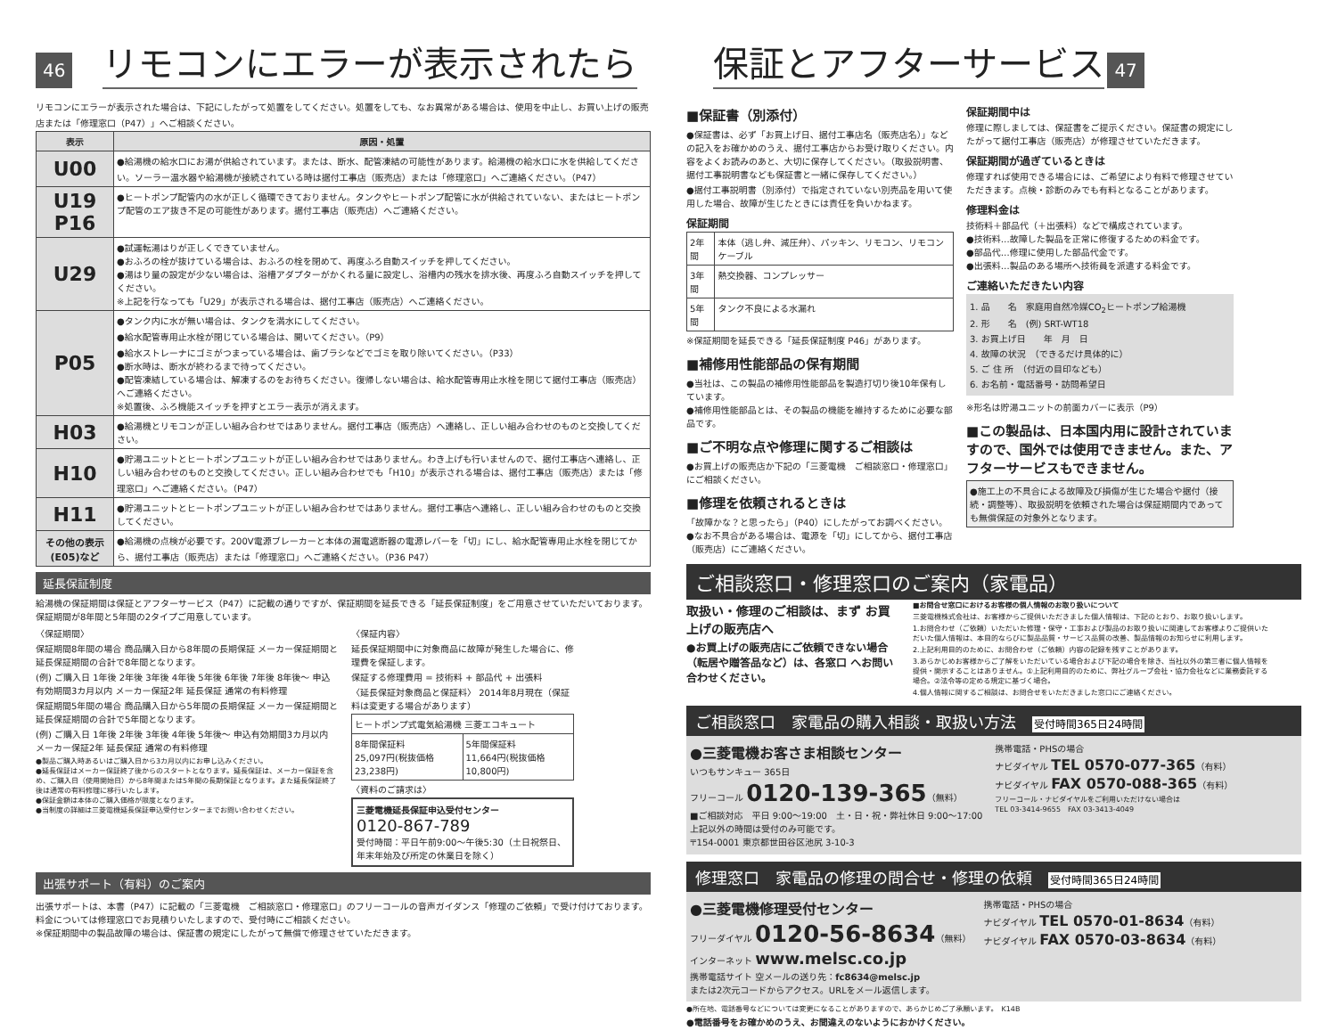46
リモコンにエラーが表示されたら
リモコンにエラーが表示された場合は、下記にしたがって処置をしてください。処置をしても、なお異常がある場合は、使用を中止し、お買い上げの販売店または「修理窓口（P47）」へご相談ください。
| 表示 | 原因・処置 |
| --- | --- |
| U00 | ●給湯機の給水口にお湯が供給されています。または、断水、配管凍結の可能性があります。給湯機の給水口に水を供給してください。ソーラー温水器や給湯機が接続されている時は据付工事店（販売店）または「修理窓口」へご連絡ください。（P47） |
| U19 P16 | ●ヒートポンプ配管内の水が正しく循環できておりません。タンクやヒートポンプ配管に水が供給されていない、またはヒートポンプ配管のエア抜き不足の可能性があります。据付工事店（販売店）へご連絡ください。 |
| U29 | ●試運転湯はりが正しくできていません。 ●おふろの栓が抜けている場合は、おふろの栓を閉めて、再度ふろ自動スイッチを押してください。 ●湯はり量の設定が少ない場合は、浴槽アダプターがかくれる量に設定し、浴槽内の残水を排水後、再度ふろ自動スイッチを押してください。 ※上記を行なっても「U29」が表示される場合は、据付工事店（販売店）へご連絡ください。 |
| P05 | ●タンク内に水が無い場合は、タンクを満水にしてください。 ●給水配管専用止水栓が閉じている場合は、開いてください。（P9） ●給水ストレーナにゴミがつまっている場合は、歯ブラシなどでゴミを取り除いてください。（P33） ●断水時は、断水が終わるまで待ってください。 ●配管凍結している場合は、解凍するのをお待ちください。復帰しない場合は、給水配管専用止水栓を閉じて据付工事店（販売店）へご連絡ください。 ※処置後、ふろ機能スイッチを押すとエラー表示が消えます。 |
| H03 | ●給湯機とリモコンが正しい組み合わせではありません。据付工事店（販売店）へ連絡し、正しい組み合わせのものと交換してください。 |
| H10 | ●貯湯ユニットとヒートポンプユニットが正しい組み合わせではありません。わき上げも行いませんので、据付工事店へ連絡し、正しい組み合わせのものと交換してください。正しい組み合わせでも「H10」が表示される場合は、据付工事店（販売店）または「修理窓口」へご連絡ください。（P47） |
| H11 | ●貯湯ユニットとヒートポンプユニットが正しい組み合わせではありません。据付工事店へ連絡し、正しい組み合わせのものと交換してください。 |
| その他の表示 (E05)など | ●給湯機の点検が必要です。200V電源ブレーカーと本体の漏電遮断器の電源レバーを「切」にし、給水配管専用止水栓を閉じてから、据付工事店（販売店）または「修理窓口」へご連絡ください。（P36 P47） |
延長保証制度
給湯機の保証期間は保証とアフターサービス（P47）に記載の通りですが、保証期間を延長できる「延長保証制度」をご用意させていただいております。保証期間が8年間と5年間の2タイプご用意しています。
〈保証期間〉
保証期間8年間の場合 商品購入日から8年間の長期保証 メーカー保証期間と延長保証期間の合計で8年間となります。
(例) ご購入日 1年後 2年後 3年後 4年後 5年後 6年後 7年後 8年後〜 申込有効期間3カ月以内 メーカー保証2年 延長保証 通常の有料修理
保証期間5年間の場合 商品購入日から5年間の長期保証 メーカー保証期間と延長保証期間の合計で5年間となります。
(例) ご購入日 1年後 2年後 3年後 4年後 5年後〜 申込有効期間3カ月以内 メーカー保証2年 延長保証 通常の有料修理
●製品ご購入時あるいはご購入日から3カ月以内にお申し込みください。
●延長保証はメーカー保証終了後からのスタートとなります。延長保証は、メーカー保証を含め、ご購入日（使用開始日）から8年間または5年間の長期保証となります。また延長保証終了後は通常の有料修理に移行いたします。
●保証金額は本体のご購入価格が限度となります。
●当制度の詳細は三菱電機延長保証申込受付センターまでお問い合わせください。
〈保証内容〉
延長保証期間中に対象商品に故障が発生した場合に、修理費を保証します。
保証する修理費用 = 技術料 + 部品代 + 出張料
〈延長保証対象商品と保証料〉 2014年8月現在（保証料は変更する場合があります）
| ヒートポンプ式電気給湯機 三菱エコキュート | |
| 8年間保証料 25,097円(税抜価格 23,238円) | 5年間保証料 11,664円(税抜価格 10,800円) |
〈資料のご請求は〉
三菱電機延長保証申込受付センター
0120-867-789
受付時間：平日午前9:00〜午後5:30（土日祝祭日、年末年始及び所定の休業日を除く）
出張サポート（有料）のご案内
出張サポートは、本書（P47）に記載の「三菱電機　ご相談窓口・修理窓口」のフリーコールの音声ガイダンス「修理のご依頼」で受け付けております。料金については修理窓口でお見積りいたしますので、受付時にご相談ください。
※保証期間中の製品故障の場合は、保証書の規定にしたがって無償で修理させていただきます。
保証とアフターサービス
47
■保証書（別添付）
●保証書は、必ず「お買上げ日、据付工事店名（販売店名）」などの記入をお確かめのうえ、据付工事店からお受け取りください。内容をよくお読みのあと、大切に保存してください。（取扱説明書、据付工事説明書なども保証書と一緒に保存してください。）
●据付工事説明書（別添付）で指定されていない別売品を用いて使用した場合、故障が生じたときには責任を負いかねます。
保証期間
| 2年間 | 本体（逃し弁、減圧弁）、パッキン、リモコン、リモコンケーブル |
| 3年間 | 熱交換器、コンプレッサー |
| 5年間 | タンク不良による水漏れ |
※保証期間を延長できる「延長保証制度 P46」があります。
■補修用性能部品の保有期間
●当社は、この製品の補修用性能部品を製造打切り後10年保有しています。
●補修用性能部品とは、その製品の機能を維持するために必要な部品です。
■ご不明な点や修理に関するご相談は
●お買上げの販売店か下記の「三菱電機　ご相談窓口・修理窓口」にご相談ください。
■修理を依頼されるときは
「故障かな？と思ったら」（P40）にしたがってお調べください。
●なお不具合がある場合は、電源を「切」にしてから、据付工事店（販売店）にご連絡ください。
保証期間中は
修理に際しましては、保証書をご提示ください。保証書の規定にしたがって据付工事店（販売店）が修理させていただきます。
保証期間が過ぎているときは
修理すれば使用できる場合には、ご希望により有料で修理させていただきます。点検・診断のみでも有料となることがあります。
修理料金は
技術料＋部品代（＋出張料）などで構成されています。
●技術料…故障した製品を正常に修復するための料金です。
●部品代…修理に使用した部品代金です。
●出張料…製品のある場所へ技術員を派遣する料金です。
ご連絡いただきたい内容
1. 品　　名　家庭用自然冷媒CO<sub>2</sub>ヒートポンプ給湯機
2. 形　　名　(例) SRT-WT18
3. お買上げ日　　年　月　日
4. 故障の状況　（できるだけ具体的に）
5. ご 住 所　（付近の目印なども）
6. お名前・電話番号・訪問希望日
※形名は貯湯ユニットの前面カバーに表示（P9）
■この製品は、日本国内用に設計されていますので、国外では使用できません。また、アフターサービスもできません。
●施工上の不具合による故障及び損傷が生じた場合や据付（接続・調整等）、取扱説明を依頼された場合は保証期間内であっても無償保証の対象外となります。
ご相談窓口・修理窓口のご案内（家電品）
取扱い・修理のご相談は、まず お買上げの販売店へ
●お買上げの販売店にご依頼できない場合（転居や贈答品など）は、各窓口 へお問い合わせください。
■お問合せ窓口におけるお客様の個人情報のお取り扱いについて
三菱電機株式会社は、お客様からご提供いただきました個人情報は、下記のとおり、お取り扱いします。
1.お問合わせ（ご依頼）いただいた修理・保守・工事および製品のお取り扱いに関連してお客様よりご提供いただいた個人情報は、本目的ならびに製品品質・サービス品質の改善、製品情報のお知らせに利用します。
2.上記利用目的のために、お問合わせ（ご依頼）内容の記録を残すことがあります。
3.あらかじめお客様からご了解をいただいている場合および下記の場合を除き、当社以外の第三者に個人情報を提供・開示することはありません。①上記利用目的のために、弊社グループ会社・協力会社などに業務委託する場合。②法令等の定める規定に基づく場合。
4.個人情報に関するご相談は、お問合せをいただきました窓口にご連絡ください。
ご相談窓口　家電品の購入相談・取扱い方法　受付時間365日24時間
●三菱電機お客さま相談センター
いつもサンキュー 365日
フリーコール 0120-139-365（無料）
■ご相談対応　平日 9:00〜19:00　土・日・祝・弊社休日 9:00〜17:00
上記以外の時間は受付のみ可能です。
〒154-0001 東京都世田谷区池尻 3-10-3
携帯電話・PHSの場合
ナビダイヤル TEL 0570-077-365（有料）
ナビダイヤル FAX 0570-088-365（有料）
フリーコール・ナビダイヤルをご利用いただけない場合は
TEL 03-3414-9655　FAX 03-3413-4049
修理窓口　家電品の修理の問合せ・修理の依頼　受付時間365日24時間
●三菱電機修理受付センター
フリーダイヤル 0120-56-8634（無料）
インターネット www.melsc.co.jp
携帯電話サイト 空メールの送り先：fc8634@melsc.jp
または2次元コードからアクセス。URLをメール返信します。
携帯電話・PHSの場合
ナビダイヤル TEL 0570-01-8634（有料）
ナビダイヤル FAX 0570-03-8634（有料）
●所在地、電話番号などについては変更になることがありますので、あらかじめご了承願います。　K14B
●電話番号をお確かめのうえ、お間違えのないようにおかけください。